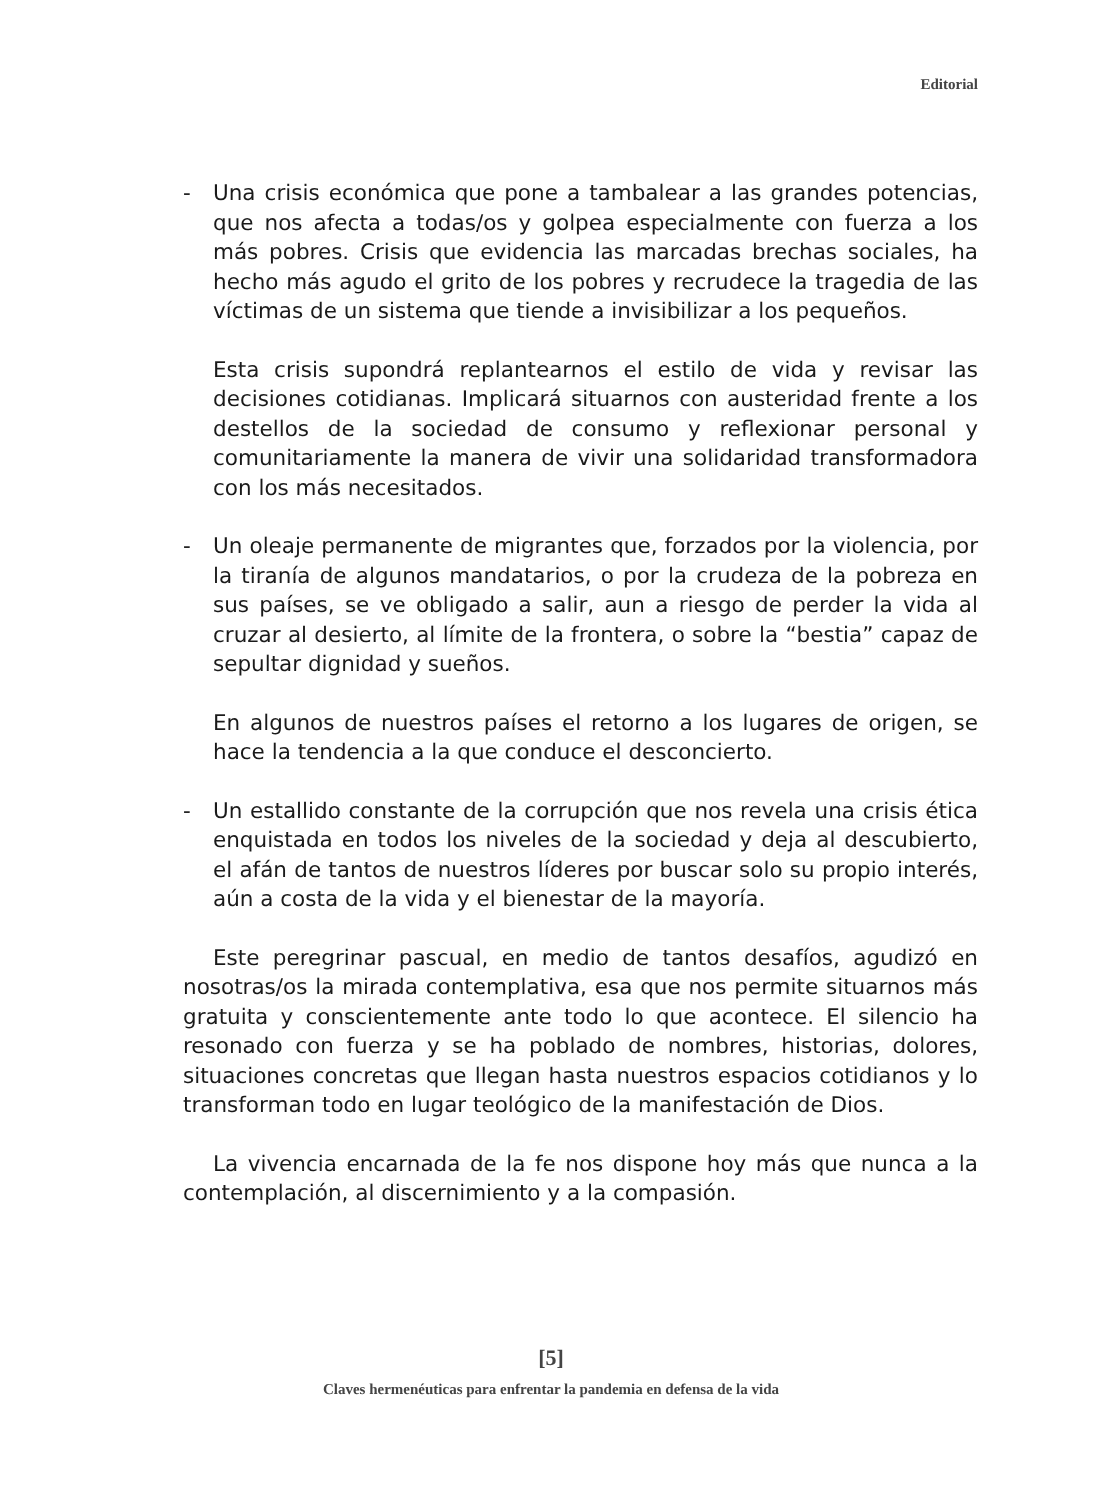Editorial
- Una crisis económica que pone a tambalear a las grandes potencias, que nos afecta a todas/os y golpea especialmente con fuerza a los más pobres. Crisis que evidencia las marcadas brechas sociales, ha hecho más agudo el grito de los pobres y recrudece la tragedia de las víctimas de un sistema que tiende a invisibilizar a los pequeños.
Esta crisis supondrá replantearnos el estilo de vida y revisar las decisiones cotidianas. Implicará situarnos con austeridad frente a los destellos de la sociedad de consumo y reflexionar personal y comunitariamente la manera de vivir una solidaridad transformadora con los más necesitados.
- Un oleaje permanente de migrantes que, forzados por la violencia, por la tiranía de algunos mandatarios, o por la crudeza de la pobreza en sus países, se ve obligado a salir, aun a riesgo de perder la vida al cruzar al desierto, al límite de la frontera, o sobre la “bestia” capaz de sepultar dignidad y sueños.
En algunos de nuestros países el retorno a los lugares de origen, se hace la tendencia a la que conduce el desconcierto.
- Un estallido constante de la corrupción que nos revela una crisis ética enquistada en todos los niveles de la sociedad y deja al descubierto, el afán de tantos de nuestros líderes por buscar solo su propio interés, aún a costa de la vida y el bienestar de la mayoría.
Este peregrinar pascual, en medio de tantos desafíos, agudizó en nosotras/os la mirada contemplativa, esa que nos permite situarnos más gratuita y conscientemente ante todo lo que acontece. El silencio ha resonado con fuerza y se ha poblado de nombres, historias, dolores, situaciones concretas que llegan hasta nuestros espacios cotidianos y lo transforman todo en lugar teológico de la manifestación de Dios.
La vivencia encarnada de la fe nos dispone hoy más que nunca a la contemplación, al discernimiento y a la compasión.
[5]
Claves hermenéuticas para enfrentar la pandemia en defensa de la vida